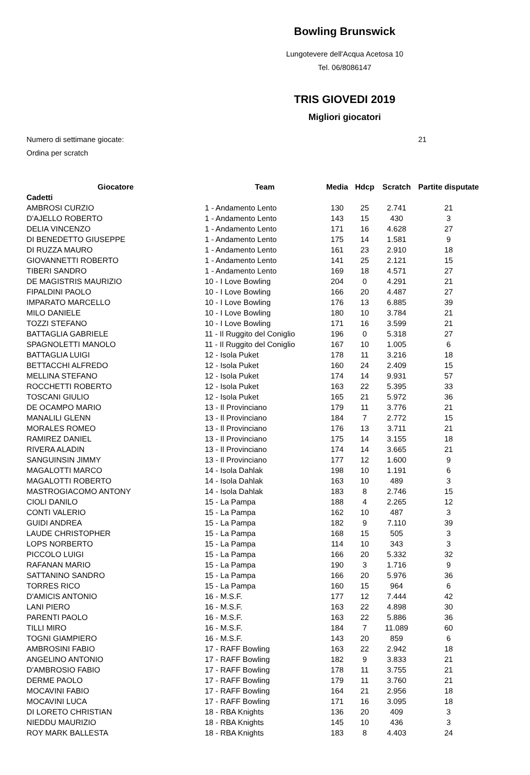Bowling Brunswick
Lungotevere dell'Acqua Acetosa 10
Tel. 06/8086147
TRIS GIOVEDI 2019
Migliori giocatori
Numero di settimane giocate: 21
Ordina per scratch
| Giocatore | Team | Media | Hdcp | Scratch | Partite disputate |
| --- | --- | --- | --- | --- | --- |
| Cadetti | | | | | |
| AMBROSI CURZIO | 1 - Andamento Lento | 130 | 25 | 2.741 | 21 |
| D'AJELLO ROBERTO | 1 - Andamento Lento | 143 | 15 | 430 | 3 |
| DELIA VINCENZO | 1 - Andamento Lento | 171 | 16 | 4.628 | 27 |
| DI BENEDETTO GIUSEPPE | 1 - Andamento Lento | 175 | 14 | 1.581 | 9 |
| DI RUZZA MAURO | 1 - Andamento Lento | 161 | 23 | 2.910 | 18 |
| GIOVANNETTI ROBERTO | 1 - Andamento Lento | 141 | 25 | 2.121 | 15 |
| TIBERI SANDRO | 1 - Andamento Lento | 169 | 18 | 4.571 | 27 |
| DE MAGISTRIS MAURIZIO | 10 - I Love Bowling | 204 | 0 | 4.291 | 21 |
| FIPALDINI PAOLO | 10 - I Love Bowling | 166 | 20 | 4.487 | 27 |
| IMPARATO MARCELLO | 10 - I Love Bowling | 176 | 13 | 6.885 | 39 |
| MILO DANIELE | 10 - I Love Bowling | 180 | 10 | 3.784 | 21 |
| TOZZI STEFANO | 10 - I Love Bowling | 171 | 16 | 3.599 | 21 |
| BATTAGLIA GABRIELE | 11 - Il Ruggito del Coniglio | 196 | 0 | 5.318 | 27 |
| SPAGNOLETTI MANOLO | 11 - Il Ruggito del Coniglio | 167 | 10 | 1.005 | 6 |
| BATTAGLIA LUIGI | 12 - Isola Puket | 178 | 11 | 3.216 | 18 |
| BETTACCHI ALFREDO | 12 - Isola Puket | 160 | 24 | 2.409 | 15 |
| MELLINA STEFANO | 12 - Isola Puket | 174 | 14 | 9.931 | 57 |
| ROCCHETTI ROBERTO | 12 - Isola Puket | 163 | 22 | 5.395 | 33 |
| TOSCANI GIULIO | 12 - Isola Puket | 165 | 21 | 5.972 | 36 |
| DE OCAMPO MARIO | 13 - Il Provinciano | 179 | 11 | 3.776 | 21 |
| MANALILI GLENN | 13 - Il Provinciano | 184 | 7 | 2.772 | 15 |
| MORALES ROMEO | 13 - Il Provinciano | 176 | 13 | 3.711 | 21 |
| RAMIREZ DANIEL | 13 - Il Provinciano | 175 | 14 | 3.155 | 18 |
| RIVERA ALADIN | 13 - Il Provinciano | 174 | 14 | 3.665 | 21 |
| SANGUINSIN JIMMY | 13 - Il Provinciano | 177 | 12 | 1.600 | 9 |
| MAGALOTTI MARCO | 14 - Isola Dahlak | 198 | 10 | 1.191 | 6 |
| MAGALOTTI ROBERTO | 14 - Isola Dahlak | 163 | 10 | 489 | 3 |
| MASTROGIACOMO ANTONY | 14 - Isola Dahlak | 183 | 8 | 2.746 | 15 |
| CIOLI DANILO | 15 - La Pampa | 188 | 4 | 2.265 | 12 |
| CONTI VALERIO | 15 - La Pampa | 162 | 10 | 487 | 3 |
| GUIDI ANDREA | 15 - La Pampa | 182 | 9 | 7.110 | 39 |
| LAUDE CHRISTOPHER | 15 - La Pampa | 168 | 15 | 505 | 3 |
| LOPS NORBERTO | 15 - La Pampa | 114 | 10 | 343 | 3 |
| PICCOLO LUIGI | 15 - La Pampa | 166 | 20 | 5.332 | 32 |
| RAFANAN MARIO | 15 - La Pampa | 190 | 3 | 1.716 | 9 |
| SATTANINO SANDRO | 15 - La Pampa | 166 | 20 | 5.976 | 36 |
| TORRES RICO | 15 - La Pampa | 160 | 15 | 964 | 6 |
| D'AMICIS ANTONIO | 16 - M.S.F. | 177 | 12 | 7.444 | 42 |
| LANI PIERO | 16 - M.S.F. | 163 | 22 | 4.898 | 30 |
| PARENTI PAOLO | 16 - M.S.F. | 163 | 22 | 5.886 | 36 |
| TILLI MIRO | 16 - M.S.F. | 184 | 7 | 11.089 | 60 |
| TOGNI GIAMPIERO | 16 - M.S.F. | 143 | 20 | 859 | 6 |
| AMBROSINI FABIO | 17 - RAFF Bowling | 163 | 22 | 2.942 | 18 |
| ANGELINO ANTONIO | 17 - RAFF Bowling | 182 | 9 | 3.833 | 21 |
| D'AMBROSIO FABIO | 17 - RAFF Bowling | 178 | 11 | 3.755 | 21 |
| DERME PAOLO | 17 - RAFF Bowling | 179 | 11 | 3.760 | 21 |
| MOCAVINI FABIO | 17 - RAFF Bowling | 164 | 21 | 2.956 | 18 |
| MOCAVINI LUCA | 17 - RAFF Bowling | 171 | 16 | 3.095 | 18 |
| DI LORETO CHRISTIAN | 18 - RBA Knights | 136 | 20 | 409 | 3 |
| NIEDDU MAURIZIO | 18 - RBA Knights | 145 | 10 | 436 | 3 |
| ROY MARK BALLESTA | 18 - RBA Knights | 183 | 8 | 4.403 | 24 |